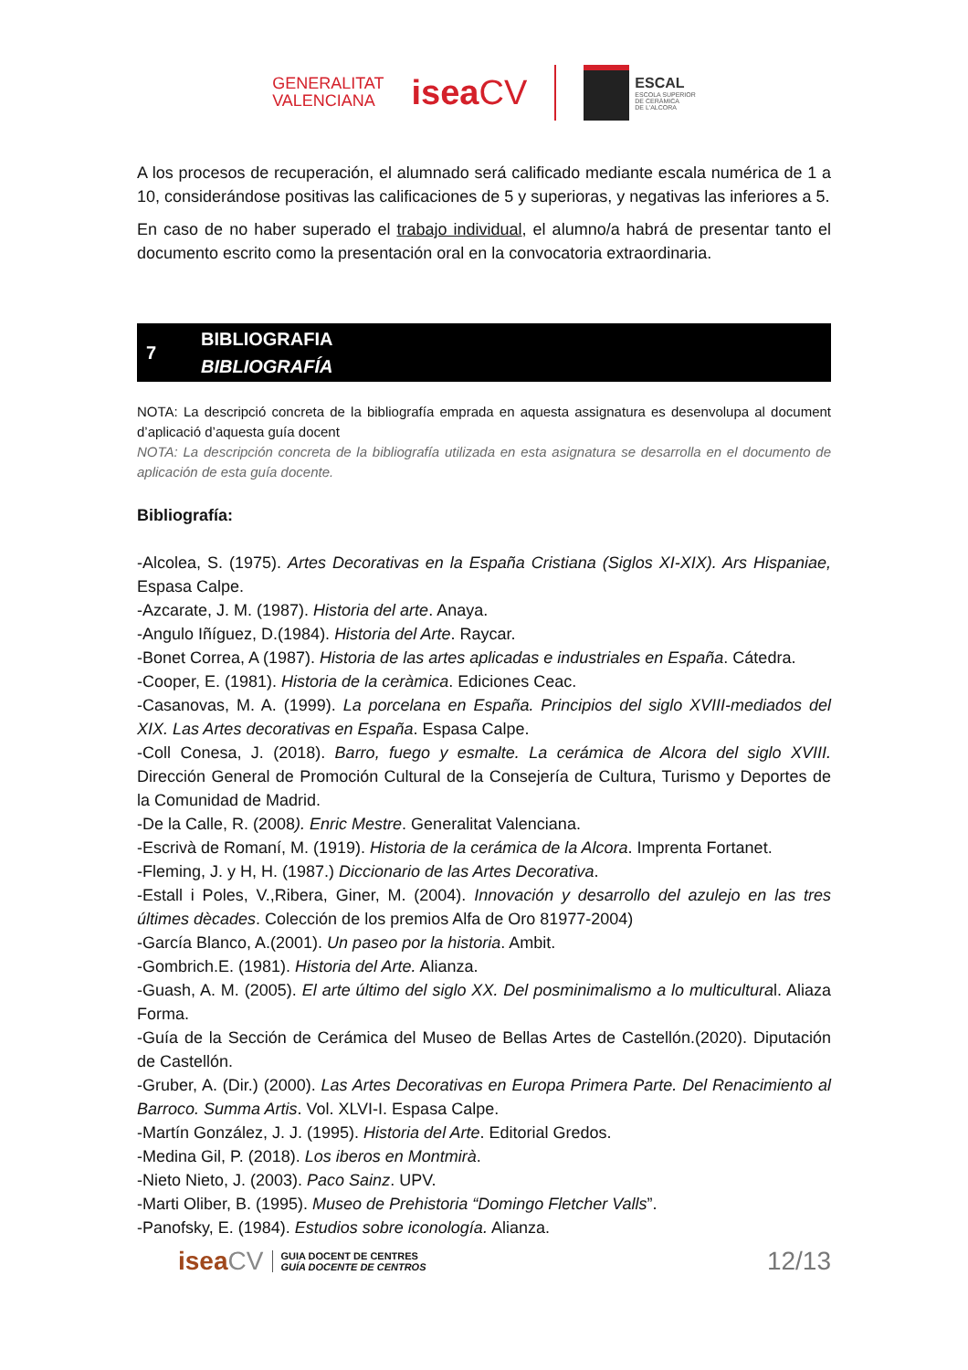GENERALITAT
VALENCIANA
iseaCV
ESCAL
ESCOLA SUPERIOR
DE CERÀMICA
DE L'ALCORA
A los procesos de recuperación, el alumnado será calificado mediante escala numérica de 1 a 10, considerándose positivas las calificaciones de 5 y superioras, y negativas las inferiores a 5.
En caso de no haber superado el trabajo individual, el alumno/a habrá de presentar tanto el documento escrito como la presentación oral en la convocatoria extraordinaria.
7
BIBLIOGRAFIA
BIBLIOGRAFÍA
NOTA: La descripció concreta de la bibliografía emprada en aquesta assignatura es desenvolupa al document d’aplicació d’aquesta guía docent
NOTA: La descripción concreta de la bibliografía utilizada en esta asignatura se desarrolla en el documento de aplicación de esta guía docente.
Bibliografía:
-Alcolea, S. (1975). Artes Decorativas en la España Cristiana (Siglos XI-XIX). Ars Hispaniae, Espasa Calpe.
-Azcarate, J. M. (1987). Historia del arte. Anaya.
-Angulo Iñíguez, D.(1984). Historia del Arte. Raycar.
-Bonet Correa, A (1987). Historia de las artes aplicadas e industriales en España. Cátedra.
-Cooper, E. (1981). Historia de la ceràmica. Ediciones Ceac.
-Casanovas, M. A. (1999). La porcelana en España. Principios del siglo XVIII-mediados del XIX. Las Artes decorativas en España. Espasa Calpe.
-Coll Conesa, J. (2018). Barro, fuego y esmalte. La cerámica de Alcora del siglo XVIII. Dirección General de Promoción Cultural de la Consejería de Cultura, Turismo y Deportes de la Comunidad de Madrid.
-De la Calle, R. (2008). Enric Mestre. Generalitat Valenciana.
-Escrivà de Romaní, M. (1919). Historia de la cerámica de la Alcora. Imprenta Fortanet.
-Fleming, J. y H, H. (1987.) Diccionario de las Artes Decorativa.
-Estall i Poles, V.,Ribera, Giner, M. (2004). Innovación y desarrollo del azulejo en las tres últimes dècades. Colección de los premios Alfa de Oro 81977-2004)
-García Blanco, A.(2001). Un paseo por la historia. Ambit.
-Gombrich.E. (1981). Historia del Arte. Alianza.
-Guash, A. M. (2005). El arte último del siglo XX. Del posminimalismo a lo multicultural. Aliaza Forma.
-Guía de la Sección de Cerámica del Museo de Bellas Artes de Castellón.(2020). Diputación de Castellón.
-Gruber, A. (Dir.) (2000). Las Artes Decorativas en Europa Primera Parte. Del Renacimiento al Barroco. Summa Artis. Vol. XLVI-I. Espasa Calpe.
-Martín González, J. J. (1995). Historia del Arte. Editorial Gredos.
-Medina Gil, P. (2018). Los iberos en Montmirà.
-Nieto Nieto, J. (2003). Paco Sainz. UPV.
-Marti Oliber, B. (1995). Museo de Prehistoria “Domingo Fletcher Valls”.
-Panofsky, E. (1984). Estudios sobre iconología. Alianza.
iseaCV
GUIA DOCENT DE CENTRES
GUÍA DOCENTE DE CENTROS
12/13